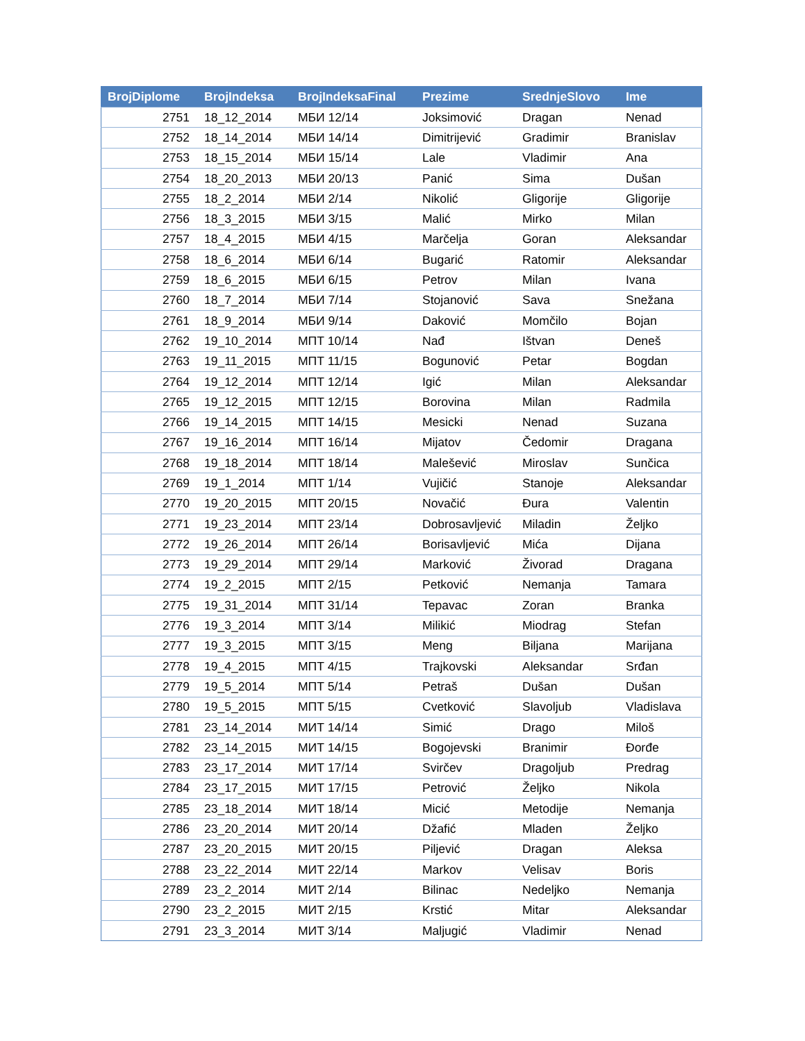| BrojDiplome | BrojIndeksa | BrojIndeksaFinal | Prezime | SrednjeSlovo | Ime |
| --- | --- | --- | --- | --- | --- |
| 2751 | 18_12_2014 | МБИ 12/14 | Joksimović | Dragan | Nenad |
| 2752 | 18_14_2014 | МБИ 14/14 | Dimitrijević | Gradimir | Branislav |
| 2753 | 18_15_2014 | МБИ 15/14 | Lale | Vladimir | Ana |
| 2754 | 18_20_2013 | МБИ 20/13 | Panić | Sima | Dušan |
| 2755 | 18_2_2014 | МБИ 2/14 | Nikolić | Gligorije | Gligorije |
| 2756 | 18_3_2015 | МБИ 3/15 | Malić | Mirko | Milan |
| 2757 | 18_4_2015 | МБИ 4/15 | Marčelja | Goran | Aleksandar |
| 2758 | 18_6_2014 | МБИ 6/14 | Bugarić | Ratomir | Aleksandar |
| 2759 | 18_6_2015 | МБИ 6/15 | Petrov | Milan | Ivana |
| 2760 | 18_7_2014 | МБИ 7/14 | Stojanović | Sava | Snežana |
| 2761 | 18_9_2014 | МБИ 9/14 | Daković | Momčilo | Bojan |
| 2762 | 19_10_2014 | МПТ 10/14 | Nađ | Ištvan | Deneš |
| 2763 | 19_11_2015 | МПТ 11/15 | Bogunović | Petar | Bogdan |
| 2764 | 19_12_2014 | МПТ 12/14 | Igić | Milan | Aleksandar |
| 2765 | 19_12_2015 | МПТ 12/15 | Borovina | Milan | Radmila |
| 2766 | 19_14_2015 | МПТ 14/15 | Mesicki | Nenad | Suzana |
| 2767 | 19_16_2014 | МПТ 16/14 | Mijatov | Čedomir | Dragana |
| 2768 | 19_18_2014 | МПТ 18/14 | Malešević | Miroslav | Sunčica |
| 2769 | 19_1_2014 | МПТ 1/14 | Vujičić | Stanoje | Aleksandar |
| 2770 | 19_20_2015 | МПТ 20/15 | Novačić | Đura | Valentin |
| 2771 | 19_23_2014 | МПТ 23/14 | Dobrosavljević | Miladin | Željko |
| 2772 | 19_26_2014 | МПТ 26/14 | Borisavljević | Mića | Dijana |
| 2773 | 19_29_2014 | МПТ 29/14 | Marković | Živorad | Dragana |
| 2774 | 19_2_2015 | МПТ 2/15 | Petković | Nemanja | Tamara |
| 2775 | 19_31_2014 | МПТ 31/14 | Tepavac | Zoran | Branka |
| 2776 | 19_3_2014 | МПТ 3/14 | Milikić | Miodrag | Stefan |
| 2777 | 19_3_2015 | МПТ 3/15 | Meng | Biljana | Marijana |
| 2778 | 19_4_2015 | МПТ 4/15 | Trajkovski | Aleksandar | Srđan |
| 2779 | 19_5_2014 | МПТ 5/14 | Petraš | Dušan | Dušan |
| 2780 | 19_5_2015 | МПТ 5/15 | Cvetković | Slavoljub | Vladislava |
| 2781 | 23_14_2014 | МИТ 14/14 | Simić | Drago | Miloš |
| 2782 | 23_14_2015 | МИТ 14/15 | Bogojevski | Branimir | Đorđe |
| 2783 | 23_17_2014 | МИТ 17/14 | Svirčev | Dragoljub | Predrag |
| 2784 | 23_17_2015 | МИТ 17/15 | Petrović | Željko | Nikola |
| 2785 | 23_18_2014 | МИТ 18/14 | Micić | Metodije | Nemanja |
| 2786 | 23_20_2014 | МИТ 20/14 | Džafić | Mladen | Željko |
| 2787 | 23_20_2015 | МИТ 20/15 | Piljević | Dragan | Aleksa |
| 2788 | 23_22_2014 | МИТ 22/14 | Markov | Velisav | Boris |
| 2789 | 23_2_2014 | МИТ 2/14 | Bilinac | Nedeljko | Nemanja |
| 2790 | 23_2_2015 | МИТ 2/15 | Krstić | Mitar | Aleksandar |
| 2791 | 23_3_2014 | МИТ 3/14 | Maljugić | Vladimir | Nenad |